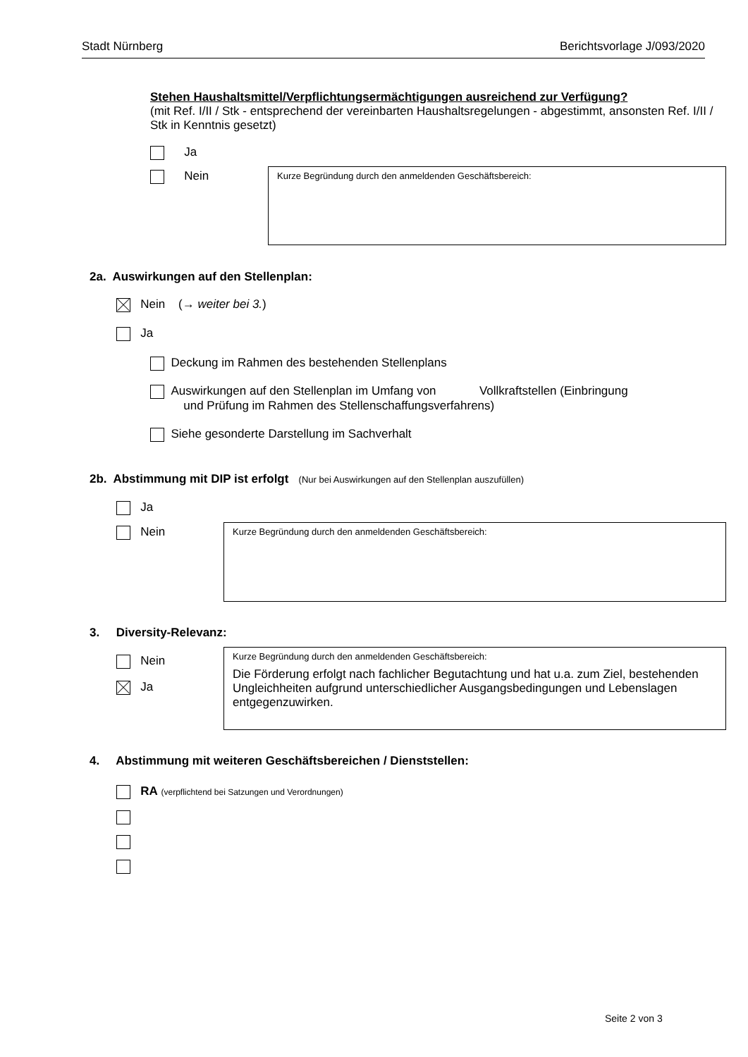Stadt Nürnberg Berichtsvorlage J/093/2020
Stehen Haushaltsmittel/Verpflichtungsermächtigungen ausreichend zur Verfügung?
(mit Ref. I/II / Stk - entsprechend der vereinbarten Haushaltsregelungen - abgestimmt, ansonsten Ref. I/II / Stk in Kenntnis gesetzt)
Ja
Nein Kurze Begründung durch den anmeldenden Geschäftsbereich:
2a. Auswirkungen auf den Stellenplan:
Nein (→ weiter bei 3.)
Ja
Deckung im Rahmen des bestehenden Stellenplans
Auswirkungen auf den Stellenplan im Umfang von Vollkraftstellen (Einbringung
und Prüfung im Rahmen des Stellenschaffungsverfahrens)
Siehe gesonderte Darstellung im Sachverhalt
2b. Abstimmung mit DIP ist erfolgt (Nur bei Auswirkungen auf den Stellenplan auszufüllen)
Ja
Nein Kurze Begründung durch den anmeldenden Geschäftsbereich:
3. Diversity-Relevanz:
Nein
Ja
Kurze Begründung durch den anmeldenden Geschäftsbereich:
Die Förderung erfolgt nach fachlicher Begutachtung und hat u.a. zum Ziel, bestehenden Ungleichheiten aufgrund unterschiedlicher Ausgangsbedingungen und Lebenslagen entgegenzuwirken.
4. Abstimmung mit weiteren Geschäftsbereichen / Dienststellen:
RA (verpflichtend bei Satzungen und Verordnungen)
Seite 2 von 3